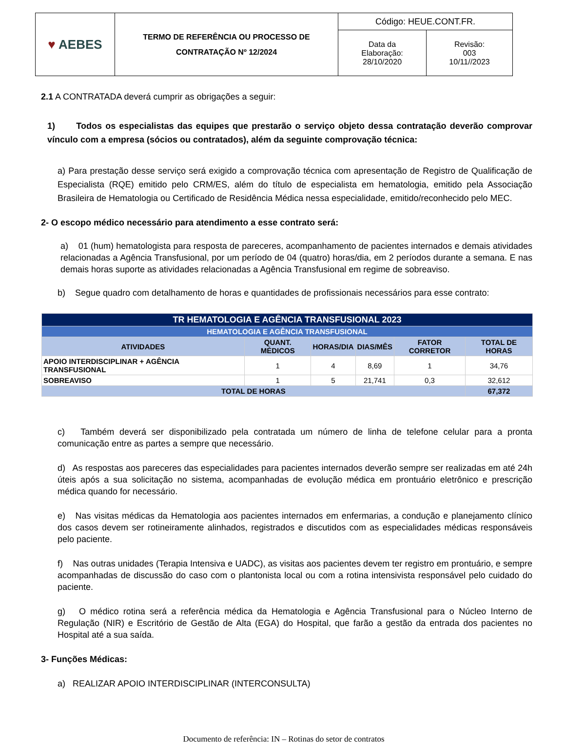| ♥ AEBES | TERMO DE REFERÊNCIA OU PROCESSO DE CONTRATAÇÃO Nº 12/2024 | Código: HEUE.CONT.FR. | |
| | | Data da Elaboração: 28/10/2020 | Revisão: 003 10/11//2023 |
2.1 A CONTRATADA deverá cumprir as obrigações a seguir:
1) Todos os especialistas das equipes que prestarão o serviço objeto dessa contratação deverão comprovar vínculo com a empresa (sócios ou contratados), além da seguinte comprovação técnica:
a) Para prestação desse serviço será exigido a comprovação técnica com apresentação de Registro de Qualificação de Especialista (RQE) emitido pelo CRM/ES, além do título de especialista em hematologia, emitido pela Associação Brasileira de Hematologia ou Certificado de Residência Médica nessa especialidade, emitido/reconhecido pelo MEC.
2- O escopo médico necessário para atendimento a esse contrato será:
a) 01 (hum) hematologista para resposta de pareceres, acompanhamento de pacientes internados e demais atividades relacionadas a Agência Transfusional, por um período de 04 (quatro) horas/dia, em 2 períodos durante a semana. E nas demais horas suporte as atividades relacionadas a Agência Transfusional em regime de sobreaviso.
b) Segue quadro com detalhamento de horas e quantidades de profissionais necessários para esse contrato:
| TR HEMATOLOGIA E AGÊNCIA TRANSFUSIONAL 2023 | | | | | |
| --- | --- | --- | --- | --- | --- |
| HEMATOLOGIA E AGÊNCIA TRANSFUSIONAL | | | | | |
| ATIVIDADES | QUANT. MÉDICOS | HORAS/DIA | DIAS/MÊS | FATOR CORRETOR | TOTAL DE HORAS |
| APOIO INTERDISCIPLINAR + AGÊNCIA TRANSFUSIONAL | 1 | 4 | 8,69 | 1 | 34,76 |
| SOBREAVISO | 1 | 5 | 21,741 | 0,3 | 32,612 |
| TOTAL DE HORAS | | | | | 67,372 |
c) Também deverá ser disponibilizado pela contratada um número de linha de telefone celular para a pronta comunicação entre as partes a sempre que necessário.
d) As respostas aos pareceres das especialidades para pacientes internados deverão sempre ser realizadas em até 24h úteis após a sua solicitação no sistema, acompanhadas de evolução médica em prontuário eletrônico e prescrição médica quando for necessário.
e) Nas visitas médicas da Hematologia aos pacientes internados em enfermarias, a condução e planejamento clínico dos casos devem ser rotineiramente alinhados, registrados e discutidos com as especialidades médicas responsáveis pelo paciente.
f) Nas outras unidades (Terapia Intensiva e UADC), as visitas aos pacientes devem ter registro em prontuário, e sempre acompanhadas de discussão do caso com o plantonista local ou com a rotina intensivista responsável pelo cuidado do paciente.
g) O médico rotina será a referência médica da Hematologia e Agência Transfusional para o Núcleo Interno de Regulação (NIR) e Escritório de Gestão de Alta (EGA) do Hospital, que farão a gestão da entrada dos pacientes no Hospital até a sua saída.
3- Funções Médicas:
a) REALIZAR APOIO INTERDISCIPLINAR (INTERCONSULTA)
Documento de referência: IN – Rotinas do setor de contratos